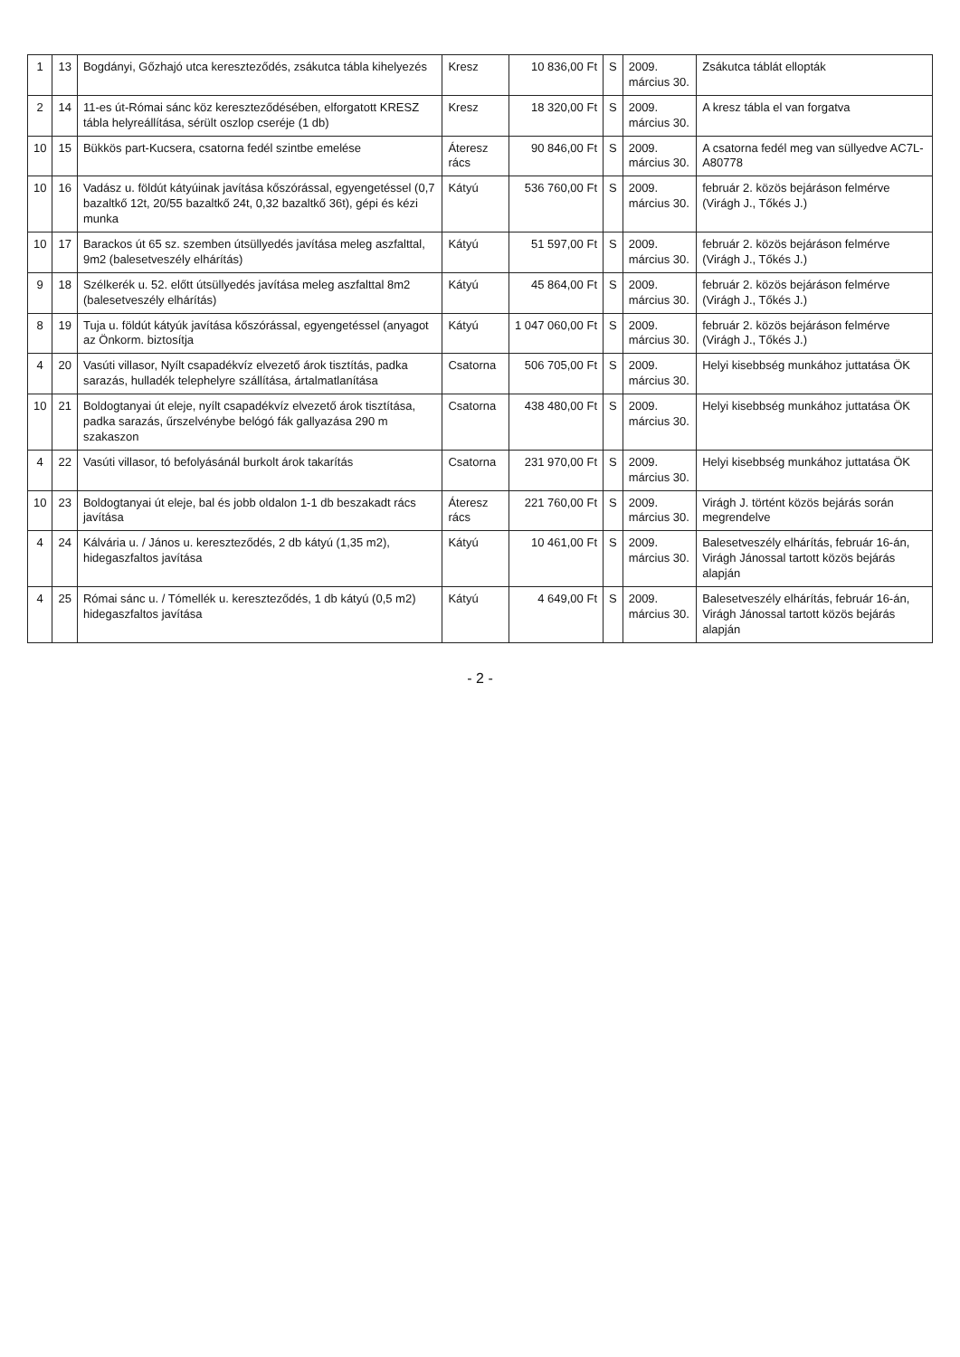| 1 | 13 | Bogdányi, Gőzhajó utca kereszteződés, zsákutca tábla kihelyezés | Kresz | 10 836,00 Ft | S | 2009. március 30. | Zsákutca táblát ellopták |
| 2 | 14 | 11-es út-Római sánc köz kereszteződésében, elforgatott KRESZ tábla helyreállítása, sérült oszlop cseréje (1 db) | Kresz | 18 320,00 Ft | S | 2009. március 30. | A kresz tábla el van forgatva |
| 10 | 15 | Bükkös part-Kucsera, csatorna fedél szintbe emelése | Áteresz rács | 90 846,00 Ft | S | 2009. március 30. | A csatorna fedél meg van süllyedve AC7L-A80778 |
| 10 | 16 | Vadász u. földút kátyúinak javítása kőszórással, egyengetéssel (0,7 bazaltkő 12t, 20/55 bazaltkő 24t, 0,32 bazaltkő 36t), gépi és kézi munka | Kátyú | 536 760,00 Ft | S | 2009. március 30. | február 2. közös bejáráson felmérve (Virágh J., Tőkés J.) |
| 10 | 17 | Barackos út 65 sz. szemben útsüllyedés javítása meleg aszfalttal, 9m2 (balesetveszély elhárítás) | Kátyú | 51 597,00 Ft | S | 2009. március 30. | február 2. közös bejáráson felmérve (Virágh J., Tőkés J.) |
| 9 | 18 | Szélkerék u. 52. előtt útsüllyedés javítása meleg aszfalttal 8m2 (balesetveszély elhárítás) | Kátyú | 45 864,00 Ft | S | 2009. március 30. | február 2. közös bejáráson felmérve (Virágh J., Tőkés J.) |
| 8 | 19 | Tuja u. földút kátyúk javítása kőszórással, egyengetéssel (anyagot az Önkorm. biztosítja | Kátyú | 1 047 060,00 Ft | S | 2009. március 30. | február 2. közös bejáráson felmérve (Virágh J., Tőkés J.) |
| 4 | 20 | Vasúti villasor, Nyílt csapadékvíz elvezető árok tisztítás, padka sarazás, hulladék telephelyre szállítása, ártalmatlanítása | Csatorna | 506 705,00 Ft | S | 2009. március 30. | Helyi kisebbség munkához juttatása ÖK |
| 10 | 21 | Boldogtanyai út eleje, nyílt csapadékvíz elvezető árok tisztítása, padka sarazás, űrszelvénybe belógó fák gallyazása 290 m szakaszon | Csatorna | 438 480,00 Ft | S | 2009. március 30. | Helyi kisebbség munkához juttatása ÖK |
| 4 | 22 | Vasúti villasor, tó befolyásánál burkolt árok takarítás | Csatorna | 231 970,00 Ft | S | 2009. március 30. | Helyi kisebbség munkához juttatása ÖK |
| 10 | 23 | Boldogtanyai út eleje, bal és jobb oldalon 1-1 db beszakadt rács javítása | Áteresz rács | 221 760,00 Ft | S | 2009. március 30. | Virágh J. történt közös bejárás során megrendelve |
| 4 | 24 | Kálvária u. / János u. kereszteződés, 2 db kátyú (1,35 m2), hidegaszfaltos javítása | Kátyú | 10 461,00 Ft | S | 2009. március 30. | Balesetveszély elhárítás, február 16-án, Virágh Jánossal tartott közös bejárás alapján |
| 4 | 25 | Római sánc u. / Tómellék u. kereszteződés, 1 db kátyú (0,5 m2) hidegaszfaltos javítása | Kátyú | 4 649,00 Ft | S | 2009. március 30. | Balesetveszély elhárítás, február 16-án, Virágh Jánossal tartott közös bejárás alapján |
- 2 -